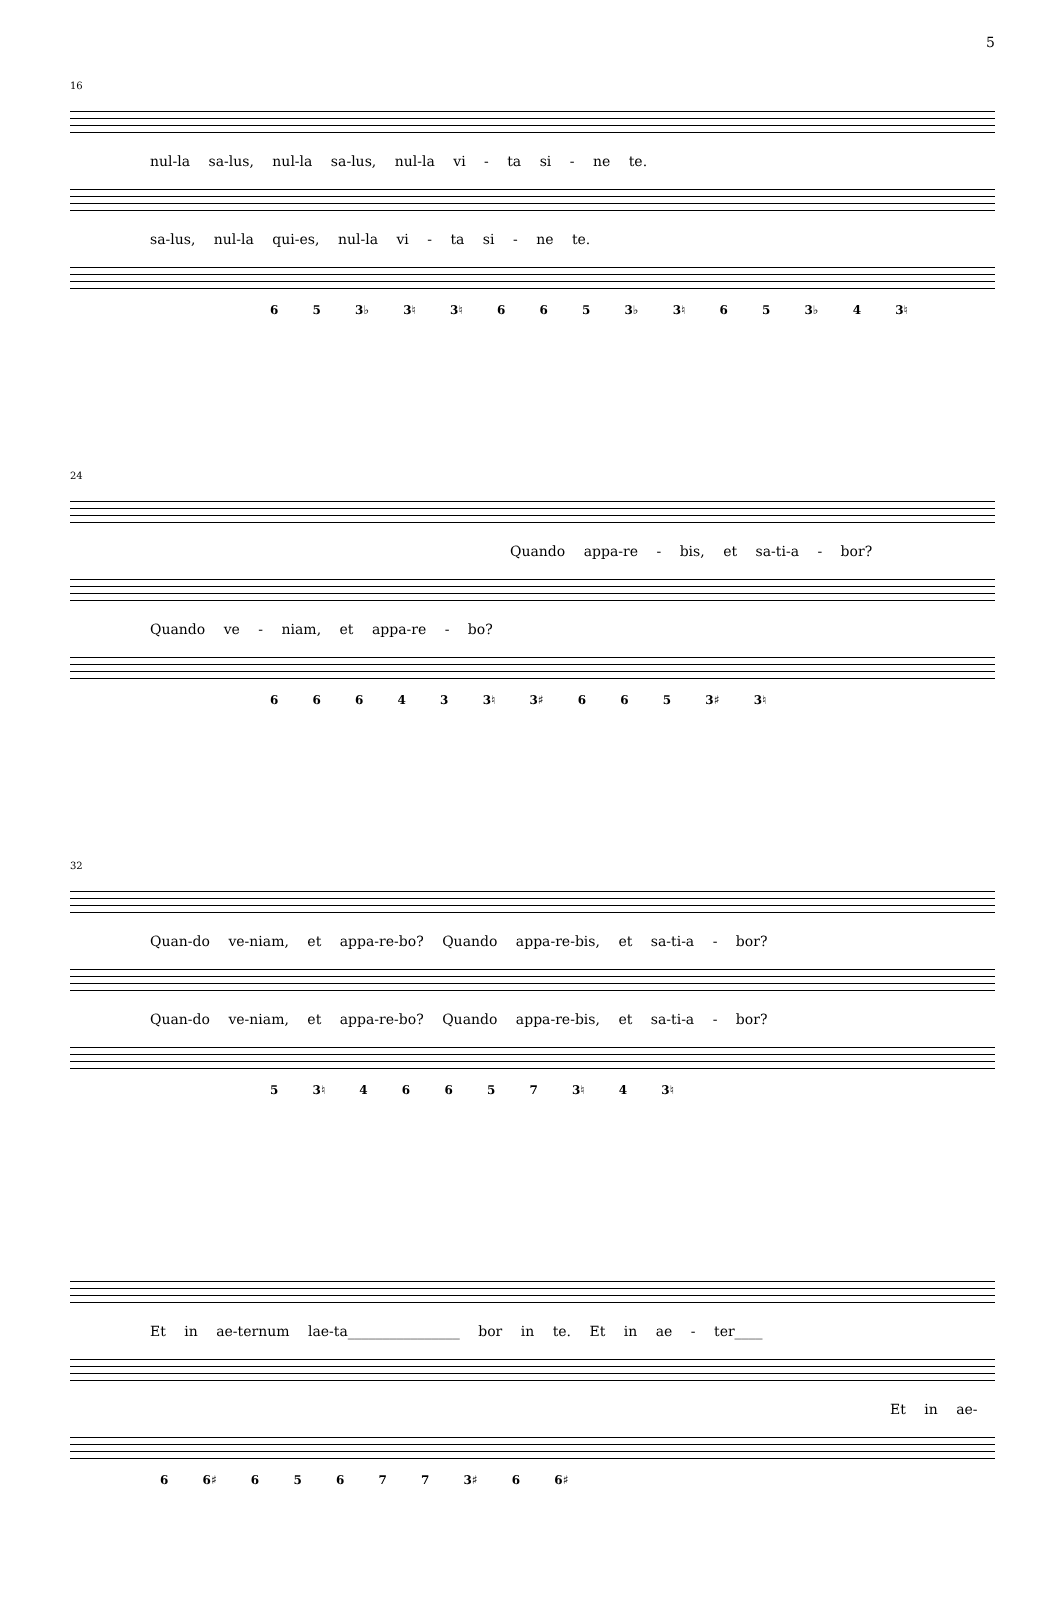5
16
nul-la sa-lus, nul-la sa-lus, nul-la vi - ta si - ne te.
sa-lus, nul-la qui-es, nul-la vi - ta si - ne te.
6 5 3♭ 3♮ 3♮ 6 6 5 3♭ 3♮ 6 5 3♭ 4 3♮
24
Quando appa-re - bis, et sa-ti-a - bor?
Quando ve - niam, et appa-re - bo?
6 6 6 4 3 3♮ 3♯ 6 6 5 3♯ 3♮
32
Quan-do ve-niam, et appa-re-bo? Quando appa-re-bis, et sa-ti-a - bor?
Quan-do ve-niam, et appa-re-bo? Quando appa-re-bis, et sa-ti-a - bor?
5 3♮ 4 6 6 5 7 3♮ 4 3♮
Et in ae-ternum lae-ta________________ bor in te. Et in ae - ter____
Et in ae-
6 6♯ 6 5 6 7 7 3♯ 6 6♯